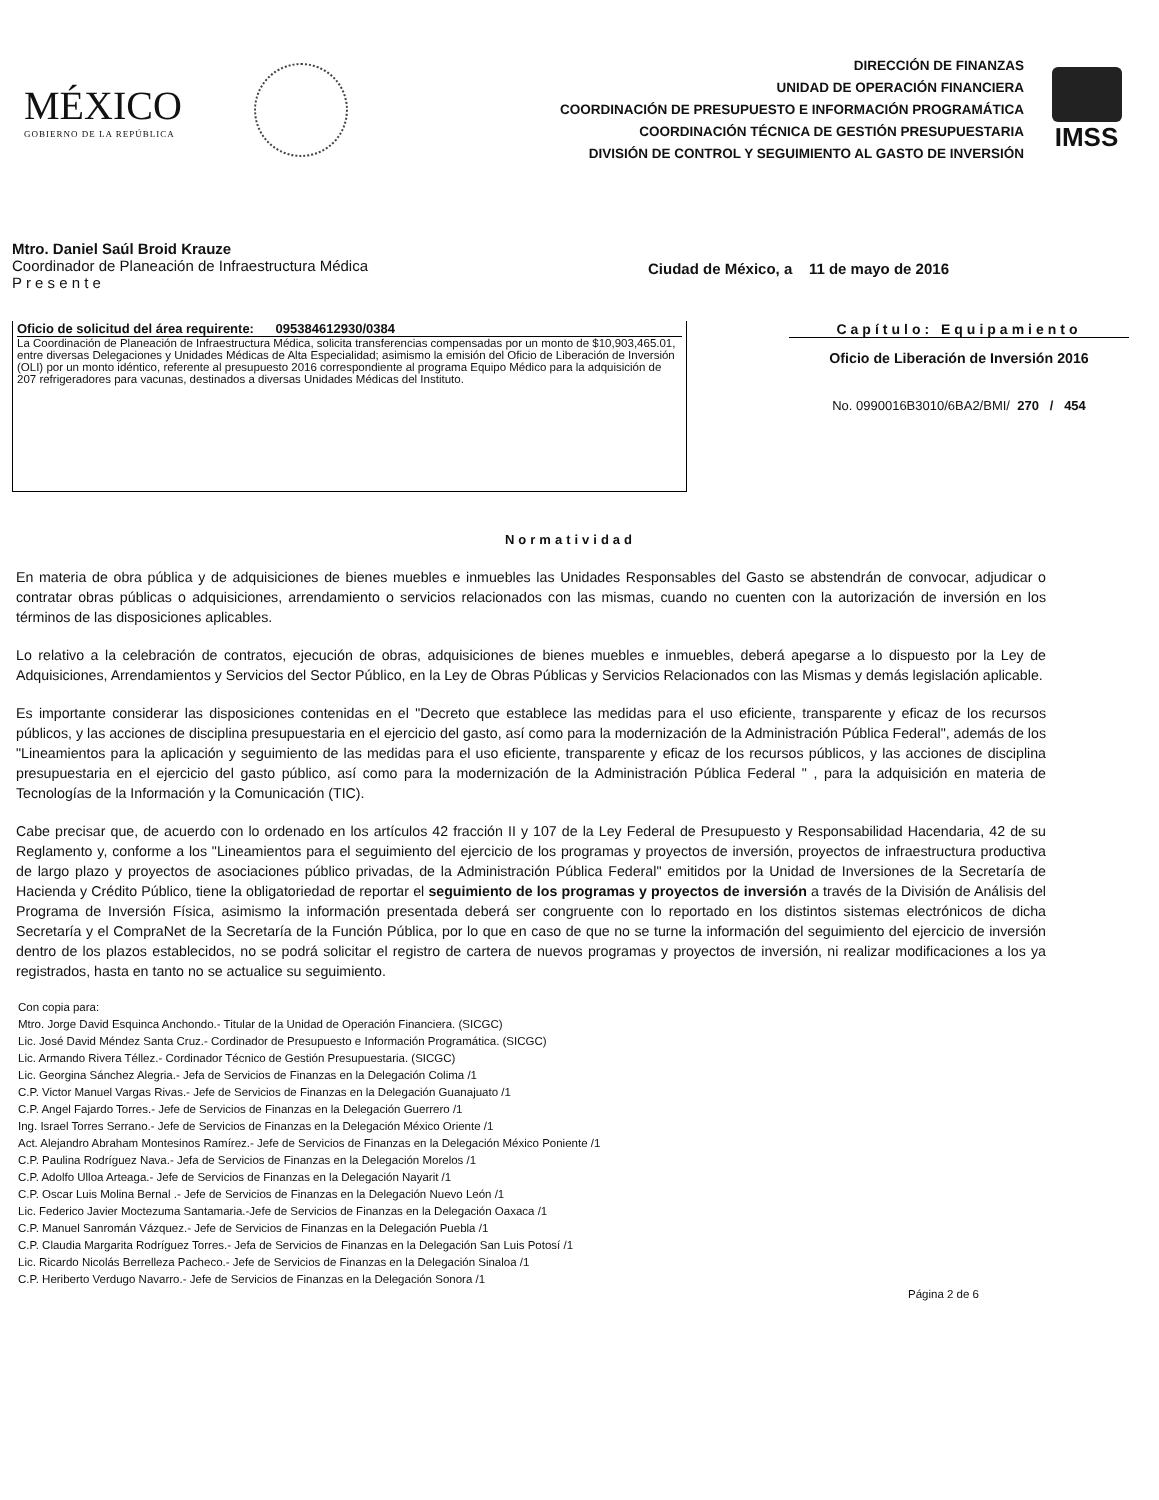MÉXICO
GOBIERNO DE LA REPÚBLICA
DIRECCIÓN DE FINANZAS
UNIDAD DE OPERACIÓN FINANCIERA
COORDINACIÓN DE PRESUPUESTO E INFORMACIÓN PROGRAMÁTICA
COORDINACIÓN TÉCNICA DE GESTIÓN PRESUPUESTARIA
DIVISIÓN DE CONTROL Y SEGUIMIENTO AL GASTO DE INVERSIÓN
IMSS
Mtro. Daniel Saúl Broid Krauze
Coordinador de Planeación de Infraestructura Médica
P r e s e n t e
Ciudad de México, a 11 de mayo de 2016
Oficio de solicitud del área requirente: 095384612930/0384
La Coordinación de Planeación de Infraestructura Médica, solicita transferencias compensadas por un monto de $10,903,465.01, entre diversas Delegaciones y Unidades Médicas de Alta Especialidad; asimismo la emisión del Oficio de Liberación de Inversión (OLI) por un monto idéntico, referente al presupuesto 2016 correspondiente al programa Equipo Médico para la adquisición de 207 refrigeradores para vacunas, destinados a diversas Unidades Médicas del Instituto.
Capítulo: Equipamiento
Oficio de Liberación de Inversión 2016
No. 0990016B3010/6BA2/BMI/ 270 / 454
Normatividad
En materia de obra pública y de adquisiciones de bienes muebles e inmuebles las Unidades Responsables del Gasto se abstendrán de convocar, adjudicar o contratar obras públicas o adquisiciones, arrendamiento o servicios relacionados con las mismas, cuando no cuenten con la autorización de inversión en los términos de las disposiciones aplicables.
Lo relativo a la celebración de contratos, ejecución de obras, adquisiciones de bienes muebles e inmuebles, deberá apegarse a lo dispuesto por la Ley de Adquisiciones, Arrendamientos y Servicios del Sector Público, en la Ley de Obras Públicas y Servicios Relacionados con las Mismas y demás legislación aplicable.
Es importante considerar las disposiciones contenidas en el "Decreto que establece las medidas para el uso eficiente, transparente y eficaz de los recursos públicos, y las acciones de disciplina presupuestaria en el ejercicio del gasto, así como para la modernización de la Administración Pública Federal", además de los "Lineamientos para la aplicación y seguimiento de las medidas para el uso eficiente, transparente y eficaz de los recursos públicos, y las acciones de disciplina presupuestaria en el ejercicio del gasto público, así como para la modernización de la Administración Pública Federal " , para la adquisición en materia de Tecnologías de la Información y la Comunicación (TIC).
Cabe precisar que, de acuerdo con lo ordenado en los artículos 42 fracción II y 107 de la Ley Federal de Presupuesto y Responsabilidad Hacendaria, 42 de su Reglamento y, conforme a los "Lineamientos para el seguimiento del ejercicio de los programas y proyectos de inversión, proyectos de infraestructura productiva de largo plazo y proyectos de asociaciones público privadas, de la Administración Pública Federal" emitidos por la Unidad de Inversiones de la Secretaría de Hacienda y Crédito Público, tiene la obligatoriedad de reportar el seguimiento de los programas y proyectos de inversión a través de la División de Análisis del Programa de Inversión Física, asimismo la información presentada deberá ser congruente con lo reportado en los distintos sistemas electrónicos de dicha Secretaría y el CompraNet de la Secretaría de la Función Pública, por lo que en caso de que no se turne la información del seguimiento del ejercicio de inversión dentro de los plazos establecidos, no se podrá solicitar el registro de cartera de nuevos programas y proyectos de inversión, ni realizar modificaciones a los ya registrados, hasta en tanto no se actualice su seguimiento.
Con copia para:
Mtro. Jorge David Esquinca Anchondo.- Titular de la Unidad de Operación Financiera. (SICGC)
Lic. José David Méndez Santa Cruz.- Cordinador de Presupuesto e Información Programática. (SICGC)
Lic. Armando Rivera Téllez.- Cordinador Técnico de Gestión Presupuestaria. (SICGC)
Lic. Georgina Sánchez Alegria.- Jefa de Servicios de Finanzas en la Delegación Colima /1
C.P. Victor Manuel Vargas Rivas.- Jefe de Servicios de Finanzas en la Delegación Guanajuato /1
C.P. Angel Fajardo Torres.- Jefe de Servicios de Finanzas en la Delegación Guerrero /1
Ing. Israel Torres Serrano.- Jefe de Servicios de Finanzas en la Delegación México Oriente /1
Act. Alejandro Abraham Montesinos Ramírez.- Jefe de Servicios de Finanzas en la Delegación México Poniente /1
C.P. Paulina Rodríguez Nava.- Jefa de Servicios de Finanzas en la Delegación Morelos /1
C.P. Adolfo Ulloa Arteaga.- Jefe de Servicios de Finanzas en la Delegación Nayarit /1
C.P. Oscar Luis Molina Bernal .- Jefe de Servicios de Finanzas en la Delegación Nuevo León /1
Lic. Federico Javier Moctezuma Santamaria.-Jefe de Servicios de Finanzas en la Delegación Oaxaca /1
C.P. Manuel Sanromán Vázquez.- Jefe de Servicios de Finanzas en la Delegación Puebla /1
C.P. Claudia Margarita Rodríguez Torres.- Jefa de Servicios de Finanzas en la Delegación San Luis Potosí /1
Lic. Ricardo Nicolás Berrelleza Pacheco.- Jefe de Servicios de Finanzas en la Delegación Sinaloa /1
C.P. Heriberto Verdugo Navarro.- Jefe de Servicios de Finanzas en la Delegación Sonora /1
Página 2 de 6